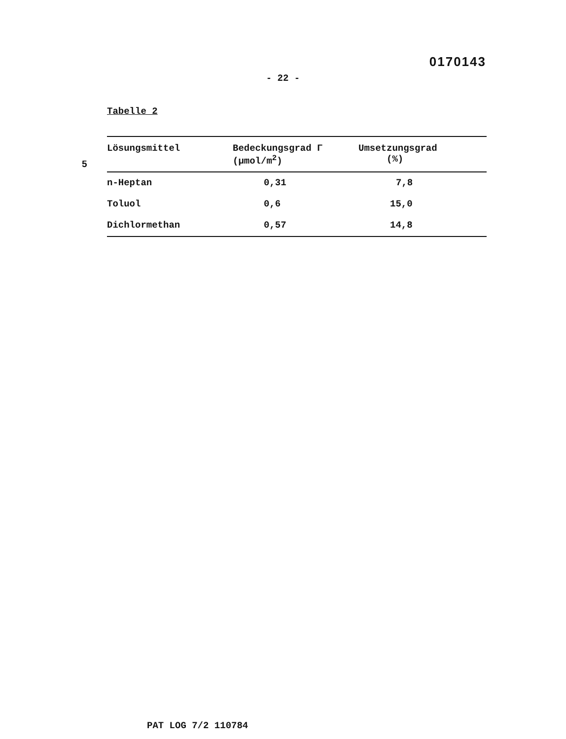0170143
- 22 -
Tabelle 2
5
| Lösungsmittel | Bedeckungsgrad Γ (µmol/m<sup>2</sup>) | Umsetzungsgrad (%) |
| --- | --- | --- |
| n-Heptan | 0,31 | 7,8 |
| Toluol | 0,6 | 15,0 |
| Dichlormethan | 0,57 | 14,8 |
PAT LOG 7/2 110784